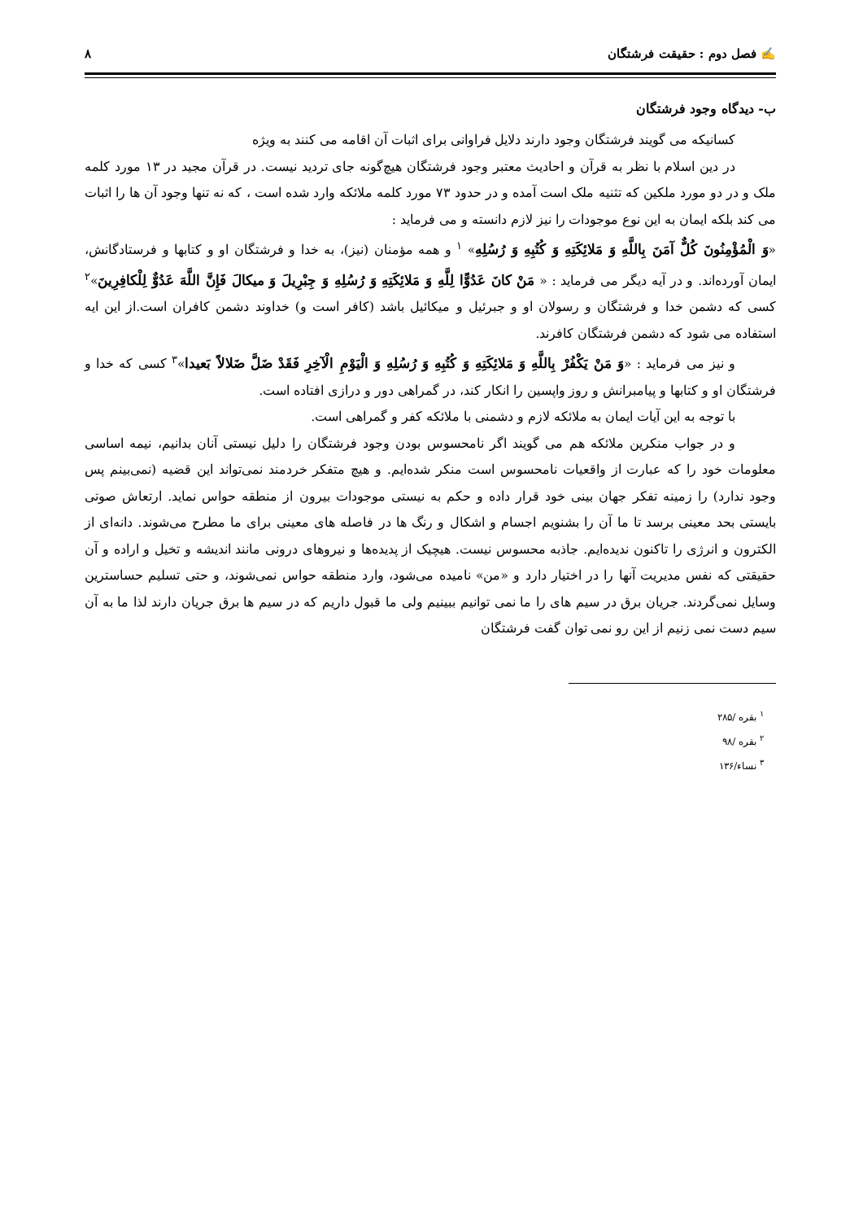✍ فصل دوم : حقیقت فرشتگان ۸
ب- دیدگاه وجود فرشتگان
کسانیکه می گویند فرشتگان وجود دارند دلایل فراوانی برای اثبات آن اقامه می کنند به ویژه
در دین اسلام با نظر به قرآن و احادیث معتبر وجود فرشتگان هیچ‌گونه جای تردید نیست. در قرآن مجید در ۱۳ مورد کلمه ملک و در دو مورد ملکین که تثنیه ملک است آمده و در حدود ۷۳ مورد کلمه ملائکه وارد شده است ، که نه تنها وجود آن ها را اثبات می کند بلکه ایمان به این نوع موجودات را نیز لازم دانسته و می فرماید :
«وَ الْمُؤْمِنُونَ كُلٌّ آمَنَ بِاللَّهِ وَ مَلائِكَتِهِ وَ كُتُبِهِ وَ رُسُلِهِ» <sup>۱</sup> و همه مؤمنان (نیز)، به خدا و فرشتگان او و کتابها و فرستادگانش، ایمان آورده‌اند. و در آیه دیگر می فرماید : « مَنْ كانَ عَدُوًّا لِلَّهِ وَ مَلائِكَتِهِ وَ رُسُلِهِ وَ جِبْرِيلَ وَ ميكالَ فَإِنَّ اللَّهَ عَدُوٌّ لِلْكافِرِينَ»<sup>۲</sup> کسی که دشمن خدا و فرشتگان و رسولان او و جبرئیل و میکائیل باشد (کافر است و) خداوند دشمن کافران است.از این ایه استفاده می شود که دشمن فرشتگان کافرند.
و نیز می فرماید : «وَ مَنْ يَكْفُرْ بِاللَّهِ وَ مَلائِكَتِهِ وَ كُتُبِهِ وَ رُسُلِهِ وَ الْيَوْمِ الْآخِرِ فَقَدْ ضَلَّ ضَلالاً بَعيدا»<sup>۳</sup> کسی که خدا و فرشتگان او و کتابها و پیامبرانش و روز واپسین را انکار کند، در گمراهی دور و درازی افتاده است.
با توجه به این آیات ایمان به ملائکه لازم و دشمنی با ملائکه کفر و گمراهی است.
و در جواب منکرین ملائکه هم می گویند اگر نامحسوس بودن وجود فرشتگان را دلیل نیستی آنان بدانیم، نیمه اساسی معلومات خود را که عبارت از واقعیات نامحسوس است منکر شده‌ایم. و هیچ متفکر خردمند نمی‌تواند این قضیه (نمی‌بینم پس وجود ندارد) را زمینه تفکر جهان بینی خود قرار داده و حکم به نیستی موجودات بیرون از منطقه حواس نماید. ارتعاش صوتی بایستی بحد معینی برسد تا ما آن را بشنویم اجسام و اشکال و رنگ ها در فاصله های معینی برای ما مطرح می‌شوند. دانه‌ای از الکترون و انرژی را تاکنون ندیده‌ایم. جاذبه محسوس نیست. هیچیک از پدیده‌ها و نیروهای درونی مانند اندیشه و تخیل و اراده و آن حقیقتی که نفس مدیریت آنها را در اختیار دارد و «من» نامیده می‌شود، وارد منطقه حواس نمی‌شوند، و حتی تسلیم حساسترین وسایل نمی‌گردند. جریان برق در سیم های را ما نمی توانیم ببینیم ولی ما قبول داریم که در سیم ها برق جریان دارند لذا ما به آن سیم دست نمی زنیم از این رو نمی توان گفت فرشتگان
<sup>۱</sup> بقره /۲۸۵
<sup>۲</sup> بقره /۹۸
<sup>۳</sup> نساء/۱۳۶